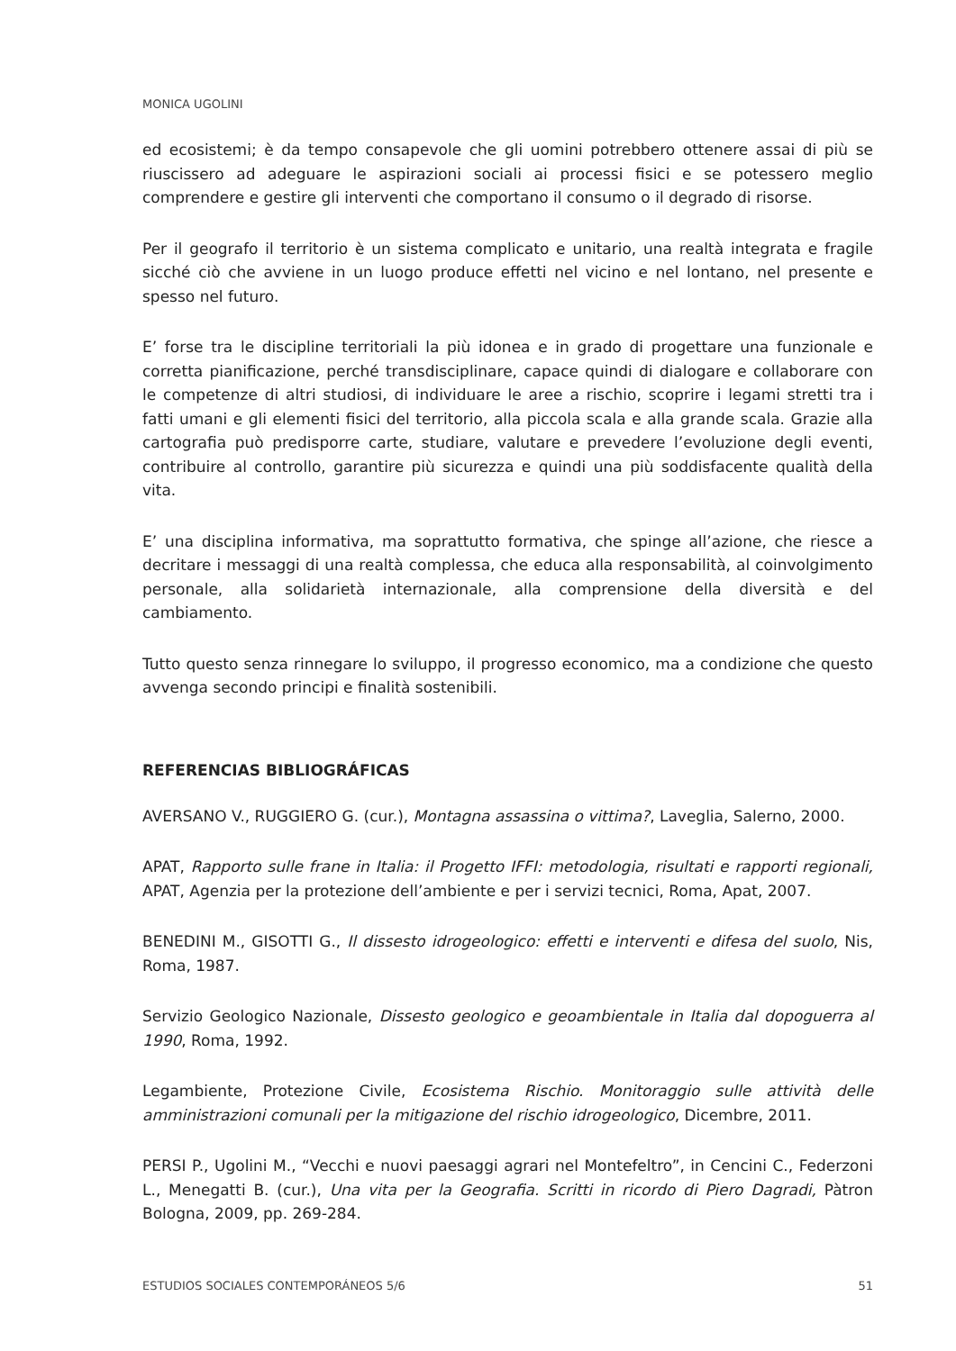MONICA UGOLINI
ed ecosistemi; è da tempo consapevole che gli uomini potrebbero ottenere assai di più se riuscissero ad adeguare le aspirazioni sociali ai processi fisici e se potessero meglio comprendere e gestire gli interventi che comportano il consumo o il degrado di risorse.
Per il geografo il territorio è un sistema complicato e unitario, una realtà integrata e fragile sicché ciò che avviene in un luogo produce effetti nel vicino e nel lontano, nel presente e spesso nel futuro.
E’ forse tra le discipline territoriali la più idonea e in grado di progettare una funzionale e corretta pianificazione, perché transdisciplinare, capace quindi di dialogare e collaborare con le competenze di altri studiosi, di individuare le aree a rischio, scoprire i legami stretti tra i fatti umani e gli elementi fisici del territorio, alla piccola scala e alla grande scala. Grazie alla cartografia può predisporre carte, studiare, valutare e prevedere l’evoluzione degli eventi, contribuire al controllo, garantire più sicurezza e quindi una più soddisfacente qualità della vita.
E’ una disciplina informativa, ma soprattutto formativa, che spinge all’azione, che riesce a decritare i messaggi di una realtà complessa, che educa alla responsabilità, al coinvolgimento personale, alla solidarietà internazionale, alla comprensione della diversità e del cambiamento.
Tutto questo senza rinnegare lo sviluppo, il progresso economico, ma a condizione che questo avvenga secondo principi e finalità sostenibili.
REFERENCIAS BIBLIOGRÁFICAS
AVERSANO V., RUGGIERO G. (cur.), Montagna assassina o vittima?, Laveglia, Salerno, 2000.
APAT, Rapporto sulle frane in Italia: il Progetto IFFI: metodologia, risultati e rapporti regionali, APAT, Agenzia per la protezione dell’ambiente e per i servizi tecnici, Roma, Apat, 2007.
BENEDINI M., GISOTTI G., Il dissesto idrogeologico: effetti e interventi e difesa del suolo, Nis, Roma, 1987.
Servizio Geologico Nazionale, Dissesto geologico e geoambientale in Italia dal dopoguerra al 1990, Roma, 1992.
Legambiente, Protezione Civile, Ecosistema Rischio. Monitoraggio sulle attività delle amministrazioni comunali per la mitigazione del rischio idrogeologico, Dicembre, 2011.
PERSI P., Ugolini M., “Vecchi e nuovi paesaggi agrari nel Montefeltro”, in Cencini C., Federzoni L., Menegatti B. (cur.), Una vita per la Geografia. Scritti in ricordo di Piero Dagradi, Pàtron Bologna, 2009, pp. 269-284.
ESTUDIOS SOCIALES CONTEMPORÁNEOS 5/6 51